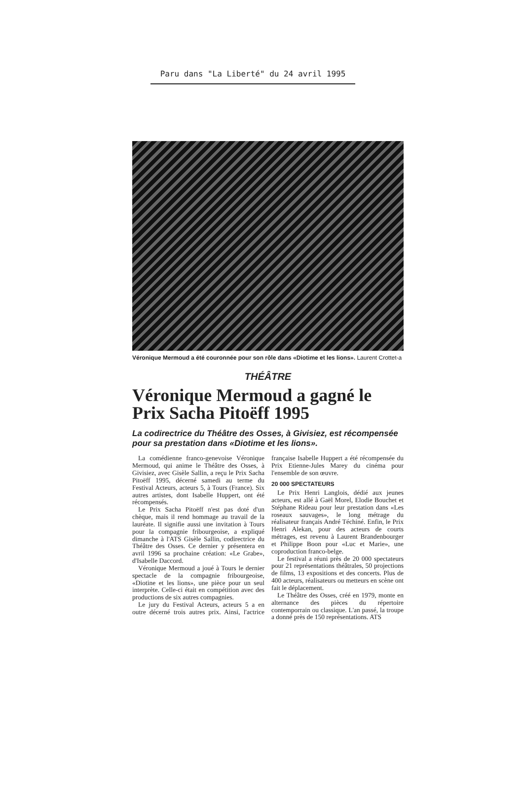Paru dans "La Liberté" du 24 avril 1995
Véronique Mermoud a été couronnée pour son rôle dans «Diotime et les lions». Laurent Crottet-a
THÉÂTRE
Véronique Mermoud a gagné le Prix Sacha Pitoëff 1995
La codirectrice du Théâtre des Osses, à Givisiez, est récompensée pour sa prestation dans «Diotime et les lions».
La comédienne franco-genevoise Véronique Mermoud, qui anime le Théâtre des Osses, à Givisiez, avec Gisèle Sallin, a reçu le Prix Sacha Pitoëff 1995, décerné samedi au terme du Festival Acteurs, acteurs 5, à Tours (France). Six autres artistes, dont Isabelle Huppert, ont été récompensés.
Le Prix Sacha Pitoëff n'est pas doté d'un chèque, mais il rend hommage au travail de la lauréate. Il signifie aussi une invitation à Tours pour la compagnie fribourgeoise, a expliqué dimanche à l'ATS Gisèle Sallin, codirectrice du Théâtre des Osses. Ce dernier y présentera en avril 1996 sa prochaine création: «Le Grabe», d'Isabelle Daccord.
Véronique Mermoud a joué à Tours le dernier spectacle de la compagnie fribourgeoise, «Diotine et les lions», une pièce pour un seul interprète. Celle-ci était en compétition avec des productions de six autres compagnies.
Le jury du Festival Acteurs, acteurs 5 a en outre décerné trois autres prix. Ainsi, l'actrice française Isabelle Huppert a été récompensée du Prix Etienne-Jules Marey du cinéma pour l'ensemble de son œuvre.
20 000 SPECTATEURS
Le Prix Henri Langlois, dédié aux jeunes acteurs, est allé à Gaël Morel, Elodie Bouchet et Stéphane Rideau pour leur prestation dans «Les roseaux sauvages», le long métrage du réalisateur français André Téchiné. Enfin, le Prix Henri Alekan, pour des acteurs de courts métrages, est revenu à Laurent Brandenbourger et Philippe Boon pour «Luc et Marie», une coproduction franco-belge.
Le festival a réuni près de 20 000 spectateurs pour 21 représentations théâtrales, 50 projections de films, 13 expositions et des concerts. Plus de 400 acteurs, réalisateurs ou metteurs en scène ont fait le déplacement.
Le Théâtre des Osses, créé en 1979, monte en alternance des pièces du répertoire contemporrain ou classique. L'an passé, la troupe a donné près de 150 représentations. ATS